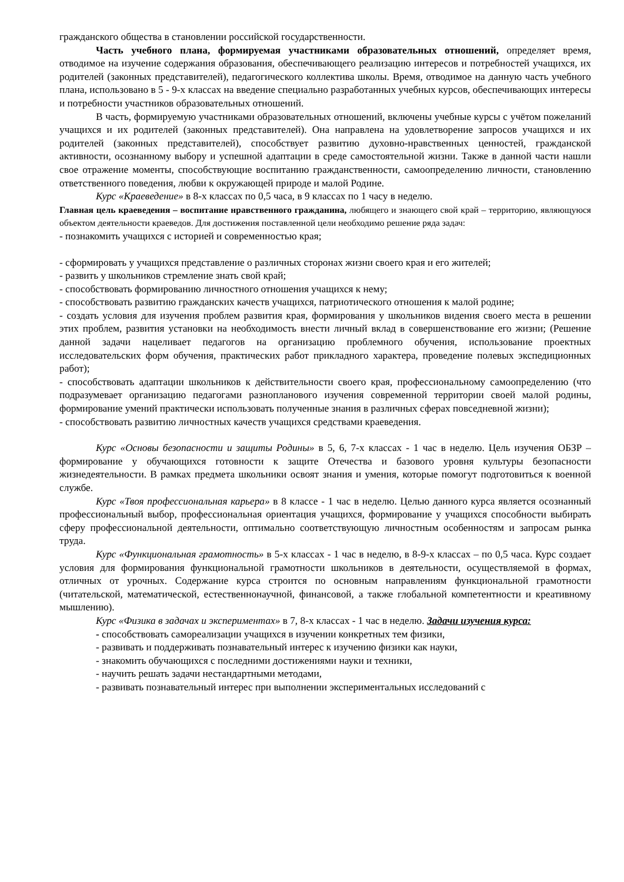гражданского общества в становлении российской государственности.
Часть учебного плана, формируемая участниками образовательных отношений, определяет время, отводимое на изучение содержания образования, обеспечивающего реализацию интересов и потребностей учащихся, их родителей (законных представителей), педагогического коллектива школы. Время, отводимое на данную часть учебного плана, использовано в 5 - 9-х классах на введение специально разработанных учебных курсов, обеспечивающих интересы и потребности участников образовательных отношений.
В часть, формируемую участниками образовательных отношений, включены учебные курсы с учётом пожеланий учащихся и их родителей (законных представителей). Она направлена на удовлетворение запросов учащихся и их родителей (законных представителей), способствует развитию духовно-нравственных ценностей, гражданской активности, осознанному выбору и успешной адаптации в среде самостоятельной жизни. Также в данной части нашли свое отражение моменты, способствующие воспитанию гражданственности, самоопределению личности, становлению ответственного поведения, любви к окружающей природе и малой Родине.
Курс «Краеведение» в 8-х классах по 0,5 часа, в 9 классах по 1 часу в неделю.
Главная цель краеведения – воспитание нравственного гражданина, любящего и знающего свой край – территорию, являющуюся объектом деятельности краеведов. Для достижения поставленной цели необходимо решение ряда задач:
- познакомить учащихся с историей и современностью края;
- сформировать у учащихся представление о различных сторонах жизни своего края и его жителей;
- развить у школьников стремление знать свой край;
- способствовать формированию личностного отношения учащихся к нему;
- способствовать развитию гражданских качеств учащихся, патриотического отношения к малой родине;
- создать условия для изучения проблем развития края, формирования у школьников видения своего места в решении этих проблем, развития установки на необходимость внести личный вклад в совершенствование его жизни; (Решение данной задачи нацеливает педагогов на организацию проблемного обучения, использование проектных исследовательских форм обучения, практических работ прикладного характера, проведение полевых экспедиционных работ);
- способствовать адаптации школьников к действительности своего края, профессиональному самоопределению (что подразумевает организацию педагогами разнопланового изучения современной территории своей малой родины, формирование умений практически использовать полученные знания в различных сферах повседневной жизни);
- способствовать развитию личностных качеств учащихся средствами краеведения.
Курс «Основы безопасности и защиты Родины» в 5, 6, 7-х классах - 1 час в неделю. Цель изучения ОБЗР – формирование у обучающихся готовности к защите Отечества и базового уровня культуры безопасности жизнедеятельности. В рамках предмета школьники освоят знания и умения, которые помогут подготовиться к военной службе.
Курс «Твоя профессиональная карьера» в 8 классе - 1 час в неделю. Целью данного курса является осознанный профессиональный выбор, профессиональная ориентация учащихся, формирование у учащихся способности выбирать сферу профессиональной деятельности, оптимально соответствующую личностным особенностям и запросам рынка труда.
Курс «Функциональная грамотность» в 5-х классах - 1 час в неделю, в 8-9-х классах – по 0,5 часа. Курс создает условия для формирования функциональной грамотности школьников в деятельности, осуществляемой в формах, отличных от урочных. Содержание курса строится по основным направлениям функциональной грамотности (читательской, математической, естественнонаучной, финансовой, а также глобальной компетентности и креативному мышлению).
Курс «Физика в задачах и экспериментах» в 7, 8-х классах - 1 час в неделю. Задачи изучения курса:
- способствовать самореализации учащихся в изучении конкретных тем физики,
- развивать и поддерживать познавательный интерес к изучению физики как науки,
- знакомить обучающихся с последними достижениями науки и техники,
- научить решать задачи нестандартными методами,
- развивать познавательный интерес при выполнении экспериментальных исследований с